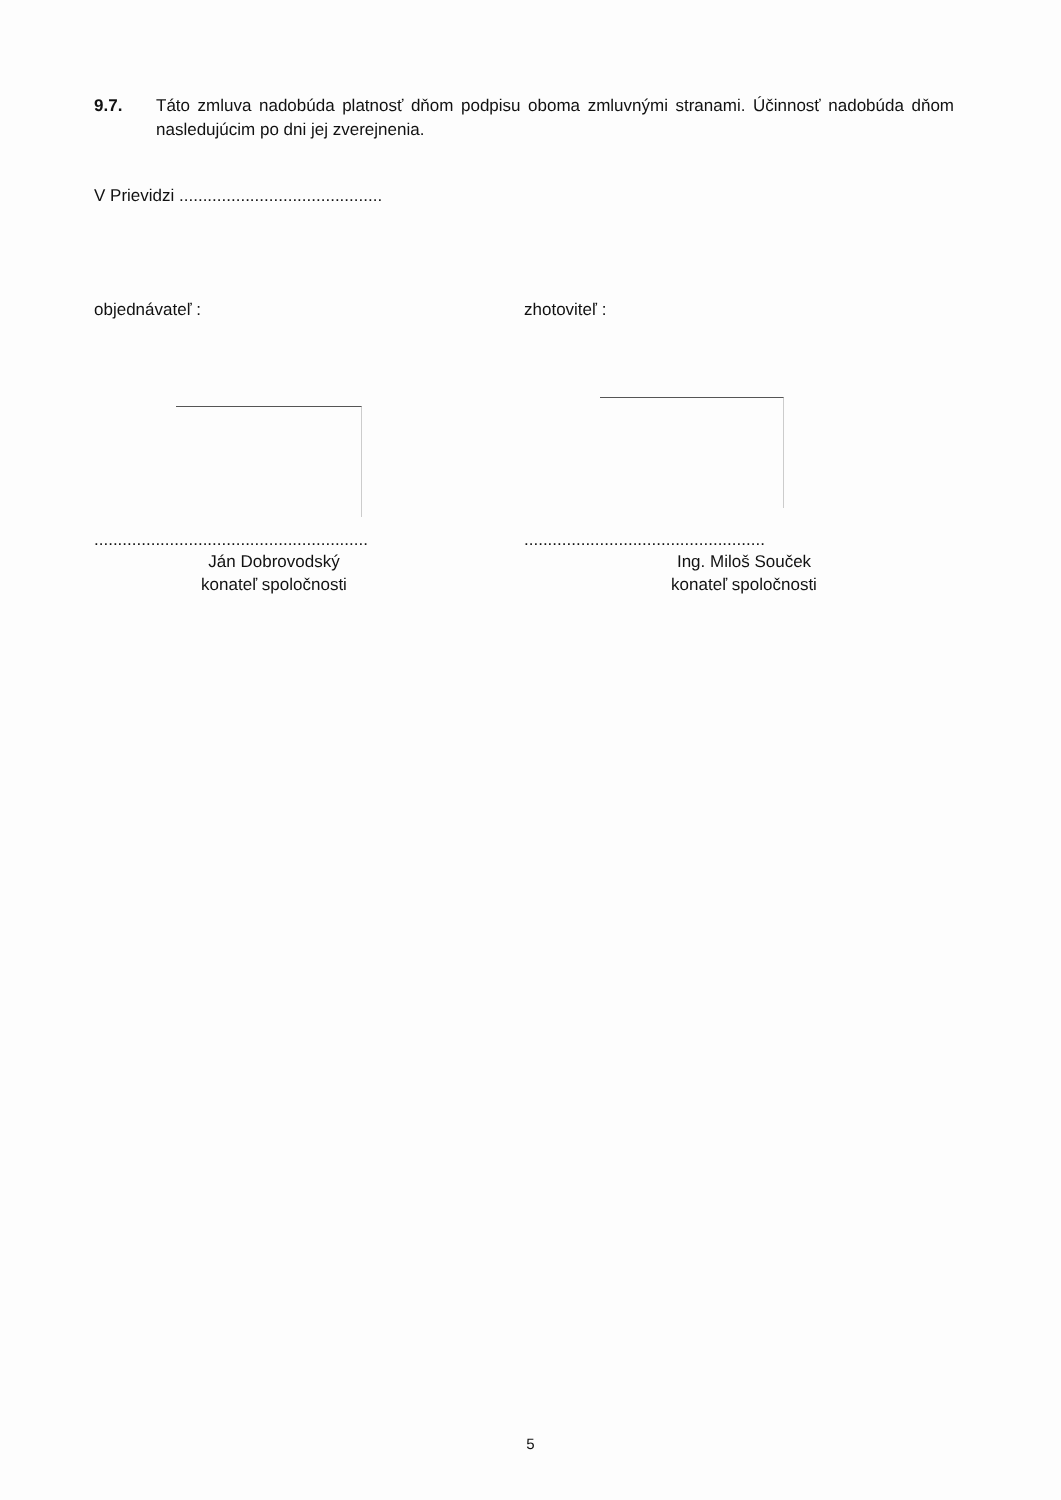9.7. Táto zmluva nadobúda platnosť dňom podpisu oboma zmluvnými stranami. Účinnosť nadobúda dňom nasledujúcim po dni jej zverejnenia.
V Prievidzi ...........................................
objednávateľ : zhotoviteľ :
..........................................................
Ján Dobrovodský
konateľ spoločnosti
...................................................
Ing. Miloš Souček
konateľ spoločnosti
5